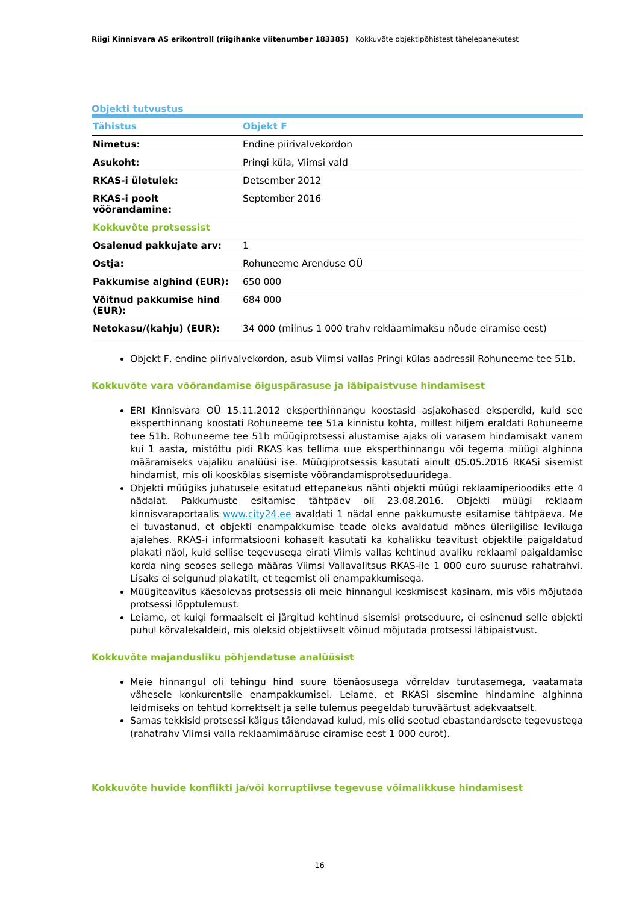Riigi Kinnisvara AS erikontroll (riigihanke viitenumber 183385) | Kokkuvõte objektipõhistest tähelepanekutest
Objekti tutvustus
| Tähistus | Objekt F |
| --- | --- |
| Nimetus: | Endine piirivalvekordon |
| Asukoht: | Pringi küla, Viimsi vald |
| RKAS-i ületulek: | Detsember 2012 |
| RKAS-i poolt võõrandamine: | September 2016 |
| Kokkuvõte protsessist | |
| Osalenud pakkujate arv: | 1 |
| Ostja: | Rohuneeme Arenduse OÜ |
| Pakkumise alghind (EUR): | 650 000 |
| Võitnud pakkumise hind (EUR): | 684 000 |
| Netokasu/(kahju) (EUR): | 34 000 (miinus 1 000 trahv reklaamimaksu nõude eiramise eest) |
Objekt F, endine piirivalvekordon, asub Viimsi vallas Pringi külas aadressil Rohuneeme tee 51b.
Kokkuvõte vara võõrandamise õiguspärasuse ja läbipaistvuse hindamisest
ERI Kinnisvara OÜ 15.11.2012 eksperthinnangu koostasid asjakohased eksperdid, kuid see eksperthinnang koostati Rohuneeme tee 51a kinnistu kohta, millest hiljem eraldati Rohuneeme tee 51b. Rohuneeme tee 51b müügiprotsessi alustamise ajaks oli varasem hindamisakt vanem kui 1 aasta, mistõttu pidi RKAS kas tellima uue eksperthinnangu või tegema müügi alghinna määramiseks vajaliku analüüsi ise. Müügiprotsessis kasutati ainult 05.05.2016 RKASi sisemist hindamist, mis oli kooskõlas sisemiste võõrandamisprotseduuridega.
Objekti müügiks juhatusele esitatud ettepanekus nähti objekti müügi reklaamiperioodiks ette 4 nädalat. Pakkumuste esitamise tähtpäev oli 23.08.2016. Objekti müügi reklaam kinnisvaraportaalis www.city24.ee avaldati 1 nädal enne pakkumuste esitamise tähtpäeva. Me ei tuvastanud, et objekti enampakkumise teade oleks avaldatud mõnes üleriigilise levikuga ajalehes. RKAS-i informatsiooni kohaselt kasutati ka kohalikku teavitust objektile paigaldatud plakati näol, kuid sellise tegevusega eirati Viimis vallas kehtinud avaliku reklaami paigaldamise korda ning seoses sellega määras Viimsi Vallavalitsus RKAS-ile 1 000 euro suuruse rahatrahvi. Lisaks ei selgunud plakatilt, et tegemist oli enampakkumisega.
Müügiteavitus käesolevas protsessis oli meie hinnangul keskmisest kasinam, mis võis mõjutada protsessi lõpptulemust.
Leiame, et kuigi formaalselt ei järgitud kehtinud sisemisi protseduure, ei esinenud selle objekti puhul kõrvalekaldeid, mis oleksid objektiivselt võinud mõjutada protsessi läbipaistvust.
Kokkuvõte majandusliku põhjendatuse analüüsist
Meie hinnangul oli tehingu hind suure tõenäosusega võrreldav turutasemega, vaatamata vähesele konkurentsile enampakkumisel. Leiame, et RKASi sisemine hindamine alghinna leidmiseks on tehtud korrektselt ja selle tulemus peegeldab turuväärtust adekvaatselt.
Samas tekkisid protsessi käigus täiendavad kulud, mis olid seotud ebastandardsete tegevustega (rahatrahv Viimsi valla reklaamimääruse eiramise eest 1 000 eurot).
Kokkuvõte huvide konflikti ja/või korruptiivse tegevuse võimalikkuse hindamisest
16